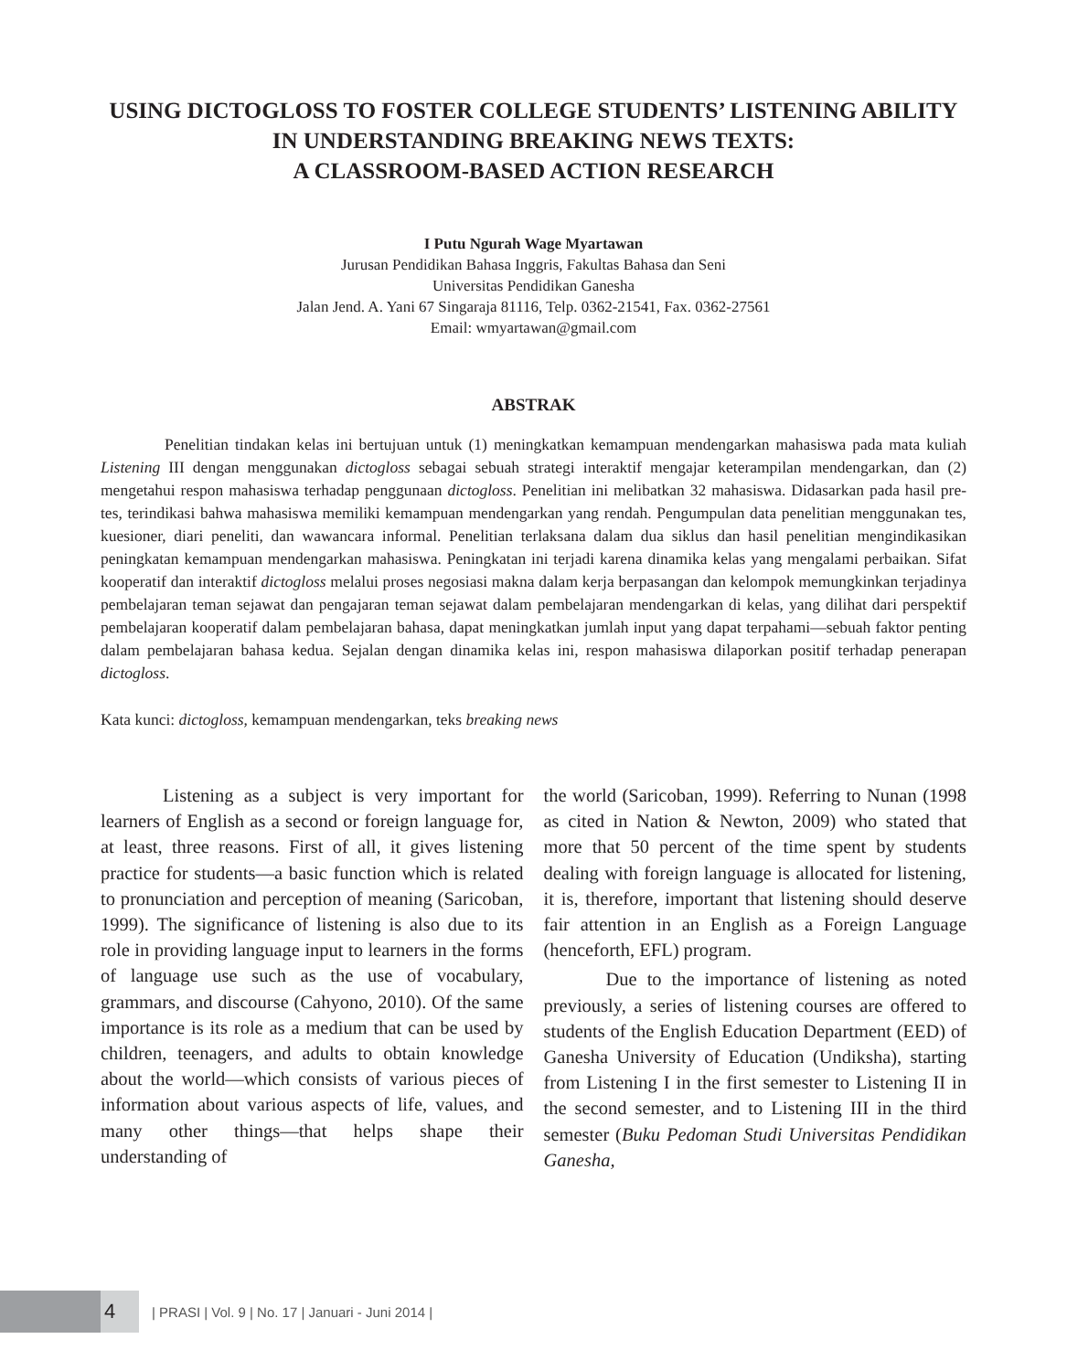USING DICTOGLOSS TO FOSTER COLLEGE STUDENTS’ LISTENING ABILITY IN UNDERSTANDING BREAKING NEWS TEXTS:
A CLASSROOM-BASED ACTION RESEARCH
I Putu Ngurah Wage Myartawan
Jurusan Pendidikan Bahasa Inggris, Fakultas Bahasa dan Seni
Universitas Pendidikan Ganesha
Jalan Jend. A. Yani 67 Singaraja 81116, Telp. 0362-21541, Fax. 0362-27561
Email: wmyartawan@gmail.com
ABSTRAK
Penelitian tindakan kelas ini bertujuan untuk (1) meningkatkan kemampuan mendengarkan mahasiswa pada mata kuliah Listening III dengan menggunakan dictogloss sebagai sebuah strategi interaktif mengajar keterampilan mendengarkan, dan (2) mengetahui respon mahasiswa terhadap penggunaan dictogloss. Penelitian ini melibatkan 32 mahasiswa. Didasarkan pada hasil pre-tes, terindikasi bahwa mahasiswa memiliki kemampuan mendengarkan yang rendah. Pengumpulan data penelitian menggunakan tes, kuesioner, diari peneliti, dan wawancara informal. Penelitian terlaksana dalam dua siklus dan hasil penelitian mengindikasikan peningkatan kemampuan mendengarkan mahasiswa. Peningkatan ini terjadi karena dinamika kelas yang mengalami perbaikan. Sifat kooperatif dan interaktif dictogloss melalui proses negosiasi makna dalam kerja berpasangan dan kelompok memungkinkan terjadinya pembelajaran teman sejawat dan pengajaran teman sejawat dalam pembelajaran mendengarkan di kelas, yang dilihat dari perspektif pembelajaran kooperatif dalam pembelajaran bahasa, dapat meningkatkan jumlah input yang dapat terpahami—sebuah faktor penting dalam pembelajaran bahasa kedua. Sejalan dengan dinamika kelas ini, respon mahasiswa dilaporkan positif terhadap penerapan dictogloss.
Kata kunci: dictogloss, kemampuan mendengarkan, teks breaking news
Listening as a subject is very important for learners of English as a second or foreign language for, at least, three reasons. First of all, it gives listening practice for students—a basic function which is related to pronunciation and perception of meaning (Saricoban, 1999). The significance of listening is also due to its role in providing language input to learners in the forms of language use such as the use of vocabulary, grammars, and discourse (Cahyono, 2010). Of the same importance is its role as a medium that can be used by children, teenagers, and adults to obtain knowledge about the world—which consists of various pieces of information about various aspects of life, values, and many other things—that helps shape their understanding of
the world (Saricoban, 1999). Referring to Nunan (1998 as cited in Nation & Newton, 2009) who stated that more that 50 percent of the time spent by students dealing with foreign language is allocated for listening, it is, therefore, important that listening should deserve fair attention in an English as a Foreign Language (henceforth, EFL) program.
Due to the importance of listening as noted previously, a series of listening courses are offered to students of the English Education Department (EED) of Ganesha University of Education (Undiksha), starting from Listening I in the first semester to Listening II in the second semester, and to Listening III in the third semester (Buku Pedoman Studi Universitas Pendidikan Ganesha,
4
| PRASI | Vol. 9 | No. 17 | Januari - Juni 2014 |